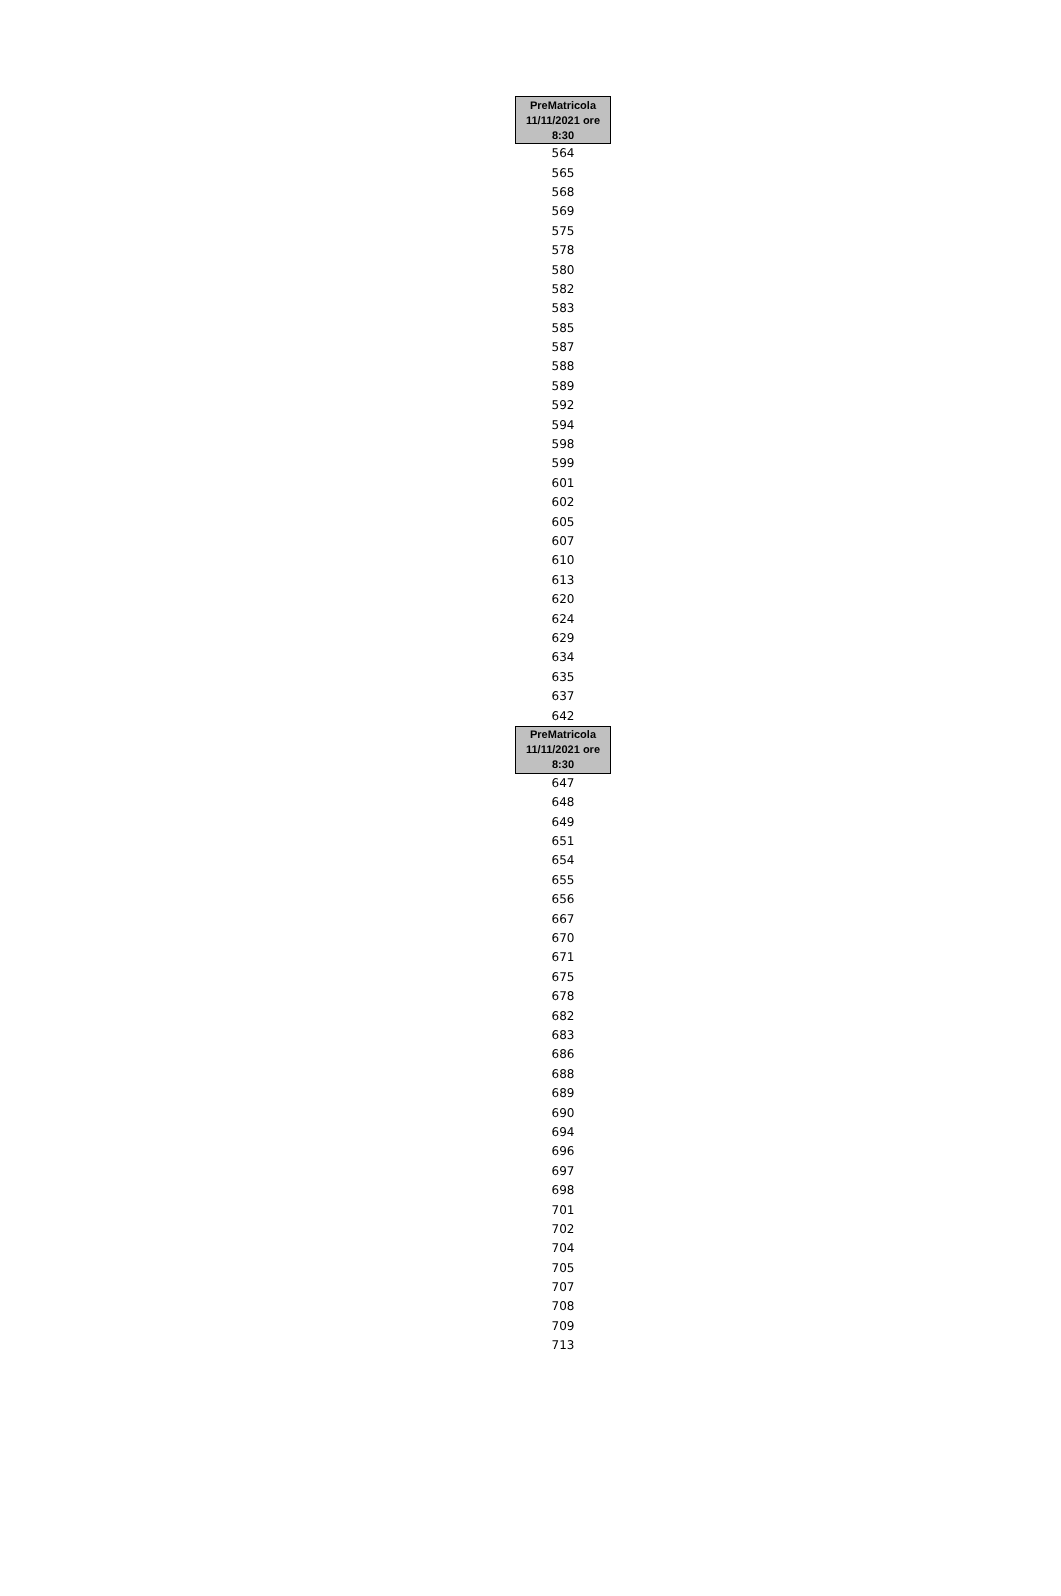| PreMatricola 11/11/2021 ore 8:30 |
| --- |
| 564 |
| 565 |
| 568 |
| 569 |
| 575 |
| 578 |
| 580 |
| 582 |
| 583 |
| 585 |
| 587 |
| 588 |
| 589 |
| 592 |
| 594 |
| 598 |
| 599 |
| 601 |
| 602 |
| 605 |
| 607 |
| 610 |
| 613 |
| 620 |
| 624 |
| 629 |
| 634 |
| 635 |
| 637 |
| 642 |
| PreMatricola 11/11/2021 ore 8:30 |
| 647 |
| 648 |
| 649 |
| 651 |
| 654 |
| 655 |
| 656 |
| 667 |
| 670 |
| 671 |
| 675 |
| 678 |
| 682 |
| 683 |
| 686 |
| 688 |
| 689 |
| 690 |
| 694 |
| 696 |
| 697 |
| 698 |
| 701 |
| 702 |
| 704 |
| 705 |
| 707 |
| 708 |
| 709 |
| 713 |